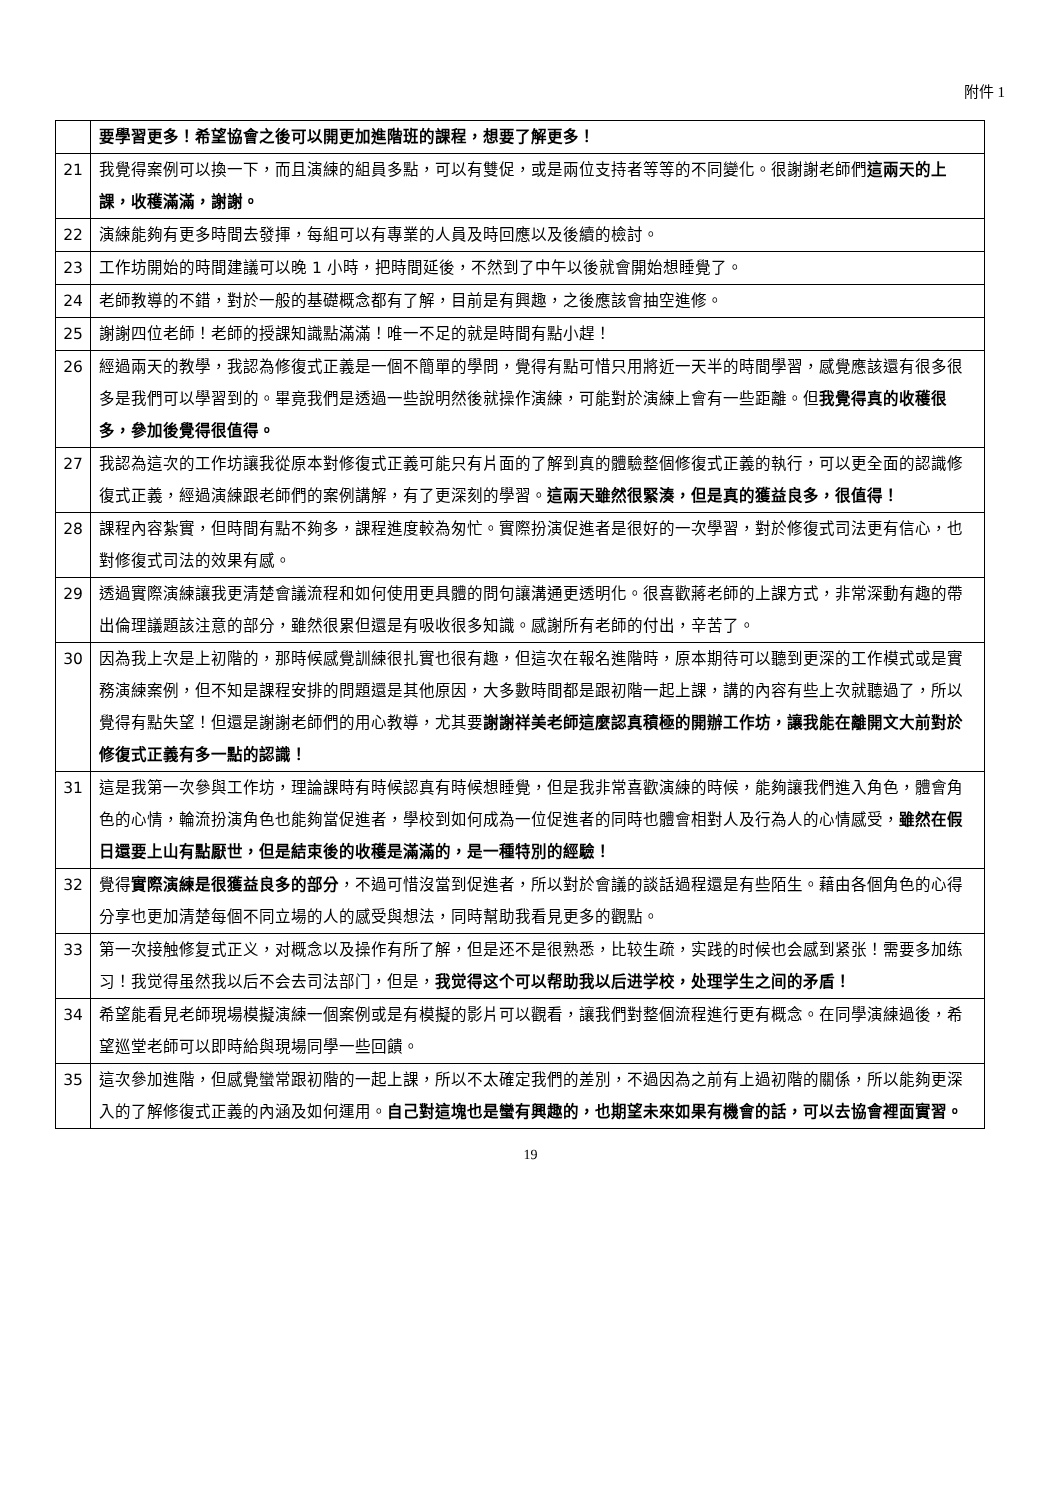附件 1
| | 要學習更多！希望協會之後可以開更加進階班的課程，想要了解更多！ |
| 21 | 我覺得案例可以換一下，而且演練的組員多點，可以有雙促，或是兩位支持者等等的不同變化。很謝謝老師們 這兩天的上課，收穫滿滿，謝謝。 |
| 22 | 演練能夠有更多時間去發揮，每組可以有專業的人員及時回應以及後續的檢討。 |
| 23 | 工作坊開始的時間建議可以晚 1 小時，把時間延後，不然到了中午以後就會開始想睡覺了。 |
| 24 | 老師教導的不錯，對於一般的基礎概念都有了解，目前是有興趣，之後應該會抽空進修。 |
| 25 | 謝謝四位老師！老師的授課知識點滿滿！唯一不足的就是時間有點小趕！ |
| 26 | 經過兩天的教學，我認為修復式正義是一個不簡單的學問，覺得有點可惜只用將近一天半的時間學習，感覺應該還有很多很多是我們可以學習到的。畢竟我們是透過一些說明然後就操作演練，可能對於演練上會有一些距離。但 我覺得真的收穫很多，參加後覺得很值得。 |
| 27 | 我認為這次的工作坊讓我從原本對修復式正義可能只有片面的了解到真的體驗整個修復式正義的執行，可以更全面的認識修復式正義，經過演練跟老師們的案例講解，有了更深刻的學習。 這兩天雖然很緊湊，但是真的獲益良多，很值得！ |
| 28 | 課程內容紮實，但時間有點不夠多，課程進度較為匆忙。實際扮演促進者是很好的一次學習，對於修復式司法更有信心，也對修復式司法的效果有感。 |
| 29 | 透過實際演練讓我更清楚會議流程和如何使用更具體的問句讓溝通更透明化。很喜歡蔣老師的上課方式，非常深動有趣的帶出倫理議題該注意的部分，雖然很累但還是有吸收很多知識。感謝所有老師的付出，辛苦了。 |
| 30 | 因為我上次是上初階的，那時候感覺訓練很扎實也很有趣，但這次在報名進階時，原本期待可以聽到更深的工作模式或是實務演練案例，但不知是課程安排的問題還是其他原因，大多數時間都是跟初階一起上課，講的內容有些上次就聽過了，所以覺得有點失望！但還是謝謝老師們的用心教導，尤其要 謝謝祥美老師這麼認真積極的開辦工作坊，讓我能在離開文大前對於修復式正義有多一點的認識！ |
| 31 | 這是我第一次參與工作坊，理論課時有時候認真有時候想睡覺，但是我非常喜歡演練的時候，能夠讓我們進入角色，體會角色的心情，輪流扮演角色也能夠當促進者，學校到如何成為一位促進者的同時也體會相對人及行為人的心情感受， 雖然在假日還要上山有點厭世，但是結束後的收穫是滿滿的，是一種特別的經驗！ |
| 32 | 覺得 實際演練是很獲益良多的部分 ，不過可惜沒當到促進者，所以對於會議的談話過程還是有些陌生。藉由各個角色的心得分享也更加清楚每個不同立場的人的感受與想法，同時幫助我看見更多的觀點。 |
| 33 | 第一次接触修复式正义，对概念以及操作有所了解，但是还不是很熟悉，比较生疏，实践的时候也会感到紧张！需要多加练习！我觉得虽然我以后不会去司法部门，但是， 我觉得这个可以帮助我以后进学校，处理学生之间的矛盾！ |
| 34 | 希望能看見老師現場模擬演練一個案例或是有模擬的影片可以觀看，讓我們對整個流程進行更有概念。在同學演練過後，希望巡堂老師可以即時給與現場同學一些回饋。 |
| 35 | 這次參加進階，但感覺蠻常跟初階的一起上課，所以不太確定我們的差別，不過因為之前有上過初階的關係，所以能夠更深入的了解修復式正義的內涵及如何運用。 自己對這塊也是蠻有興趣的，也期望未來如果有機會的話，可以去協會裡面實習。 |
19